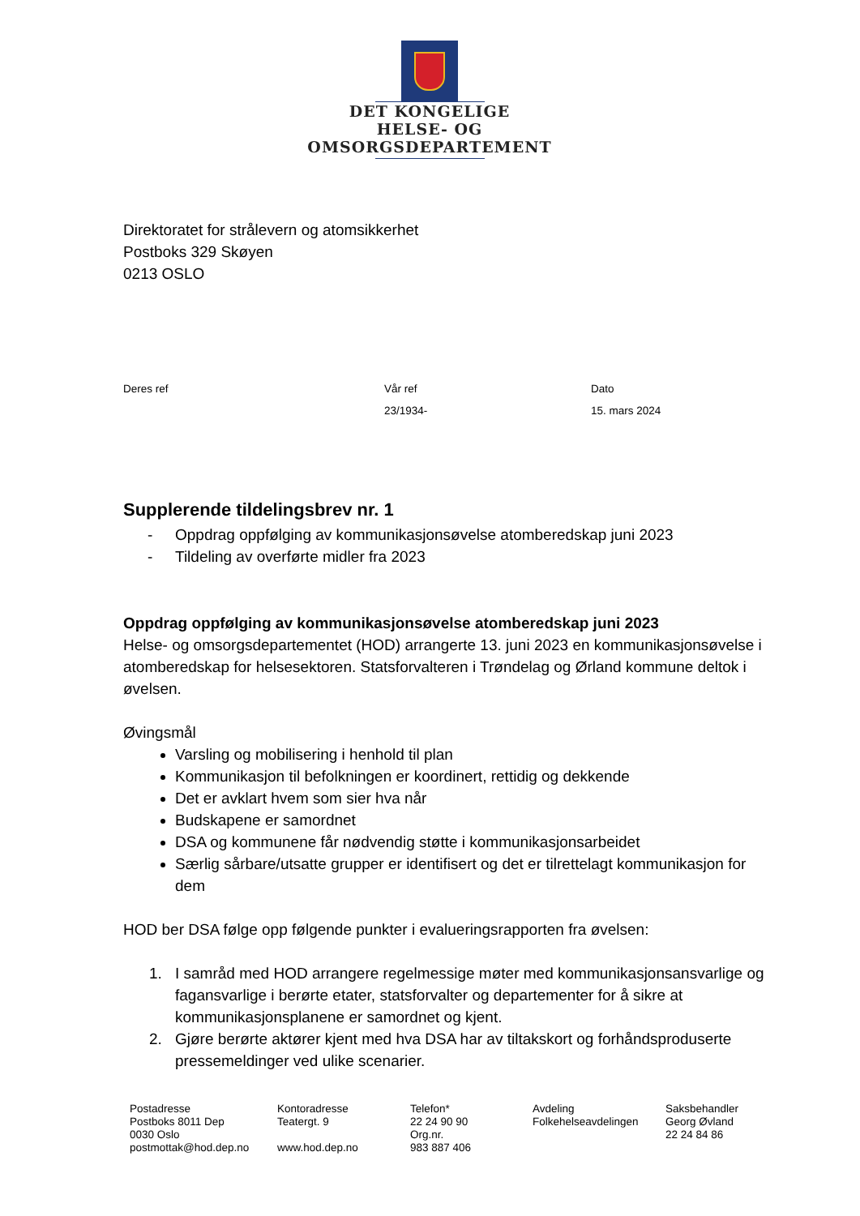DET KONGELIGE
HELSE- OG OMSORGSDEPARTEMENT
Direktoratet for strålevern og atomsikkerhet
Postboks 329 Skøyen
0213 OSLO
| Deres ref | Vår ref | Dato |
| --- | --- | --- |
| | 23/1934- | 15. mars 2024 |
Supplerende tildelingsbrev nr. 1
- Oppdrag oppfølging av kommunikasjonsøvelse atomberedskap juni 2023
- Tildeling av overførte midler fra 2023
Oppdrag oppfølging av kommunikasjonsøvelse atomberedskap juni 2023
Helse- og omsorgsdepartementet (HOD) arrangerte 13. juni 2023 en kommunikasjonsøvelse i atomberedskap for helsesektoren. Statsforvalteren i Trøndelag og Ørland kommune deltok i øvelsen.
Øvingsmål
Varsling og mobilisering i henhold til plan
Kommunikasjon til befolkningen er koordinert, rettidig og dekkende
Det er avklart hvem som sier hva når
Budskapene er samordnet
DSA og kommunene får nødvendig støtte i kommunikasjonsarbeidet
Særlig sårbare/utsatte grupper er identifisert og det er tilrettelagt kommunikasjon for dem
HOD ber DSA følge opp følgende punkter i evalueringsrapporten fra øvelsen:
1. I samråd med HOD arrangere regelmessige møter med kommunikasjonsansvarlige og fagansvarlige i berørte etater, statsforvalter og departementer for å sikre at kommunikasjonsplanene er samordnet og kjent.
2. Gjøre berørte aktører kjent med hva DSA har av tiltakskort og forhåndsproduserte pressemeldinger ved ulike scenarier.
| Postadresse Postboks 8011 Dep 0030 Oslo postmottak@hod.dep.no | Kontoradresse Teatergt. 9 www.hod.dep.no | Telefon* 22 24 90 90 Org.nr. 983 887 406 | Avdeling Folkehelseavdelingen | Saksbehandler Georg Øvland 22 24 84 86 |